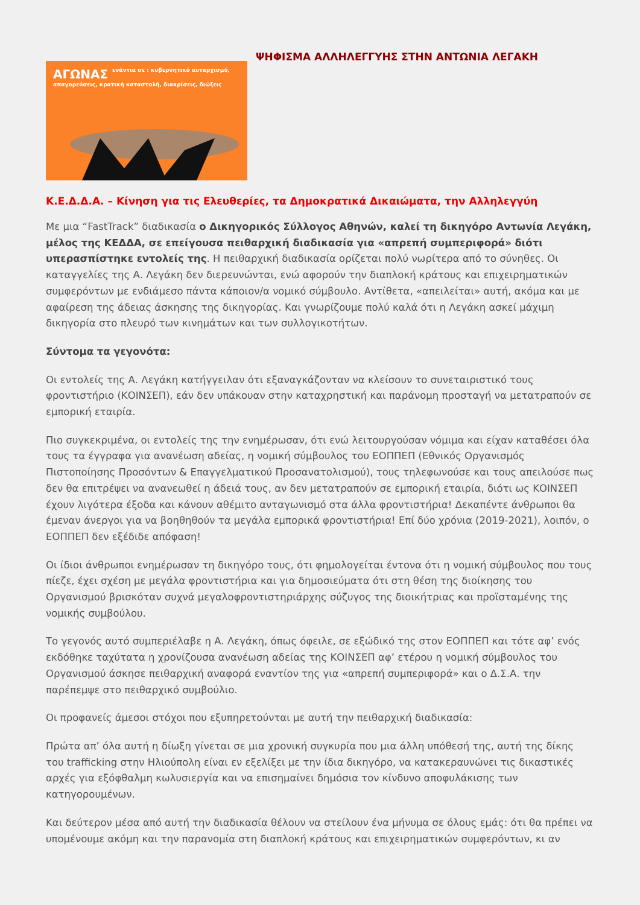ΑΓΩΝΑΣ ενάντια σε : κυβερνητικό αυταρχισμό, απαγορεύσεις, κρατική καταστολή, διακρίσεις, διώξεις
ΨΗΦΙΣΜΑ ΑΛΛΗΛΕΓΓΥΗΣ ΣΤΗΝ ΑΝΤΩΝΙΑ ΛΕΓΑΚΗ
Κ.Ε.Δ.Δ.Α. – Κίνηση για τις Ελευθερίες, τα Δημοκρατικά Δικαιώματα, την Αλληλεγγύη
Με μια “FastTrack” διαδικασία ο Δικηγορικός Σύλλογος Αθηνών, καλεί τη δικηγόρο Αντωνία Λεγάκη, μέλος της ΚΕΔΔΑ, σε επείγουσα πειθαρχική διαδικασία για «απρεπή συμπεριφορά» διότι υπερασπίστηκε εντολείς της. Η πειθαρχική διαδικασία ορίζεται πολύ νωρίτερα από το σύνηθες. Οι καταγγελίες της Α. Λεγάκη δεν διερευνώνται, ενώ αφορούν την διαπλοκή κράτους και επιχειρηματικών συμφερόντων με ενδιάμεσο πάντα κάποιον/α νομικό σύμβουλο. Αντίθετα, «απειλείται» αυτή, ακόμα και με αφαίρεση της άδειας άσκησης της δικηγορίας. Και γνωρίζουμε πολύ καλά ότι η Λεγάκη ασκεί μάχιμη δικηγορία στο πλευρό των κινημάτων και των συλλογικοτήτων.
Σύντομα τα γεγονότα:
Οι εντολείς της Α. Λεγάκη κατήγγειλαν ότι εξαναγκάζονταν να κλείσουν το συνεταιριστικό τους φροντιστήριο (ΚΟΙΝΣΕΠ), εάν δεν υπάκουαν στην καταχρηστική και παράνομη προσταγή να μετατραπούν σε εμπορική εταιρία.
Πιο συγκεκριμένα, οι εντολείς της την ενημέρωσαν, ότι ενώ λειτουργούσαν νόμιμα και είχαν καταθέσει όλα τους τα έγγραφα για ανανέωση αδείας, η νομική σύμβουλος του ΕΟΠΠΕΠ (Εθνικός Οργανισμός Πιστοποίησης Προσόντων & Επαγγελματικού Προσανατολισμού), τους τηλεφωνούσε και τους απειλούσε πως δεν θα επιτρέψει να ανανεωθεί η άδειά τους, αν δεν μετατραπούν σε εμπορική εταιρία, διότι ως ΚΟΙΝΣΕΠ έχουν λιγότερα έξοδα και κάνουν αθέμιτο ανταγωνισμό στα άλλα φροντιστήρια! Δεκαπέντε άνθρωποι θα έμεναν άνεργοι για να βοηθηθούν τα μεγάλα εμπορικά φροντιστήρια! Επί δύο χρόνια (2019-2021), λοιπόν, ο ΕΟΠΠΕΠ δεν εξέδιδε απόφαση!
Οι ίδιοι άνθρωποι ενημέρωσαν τη δικηγόρο τους, ότι φημολογείται έντονα ότι η νομική σύμβουλος που τους πίεζε, έχει σχέση με μεγάλα φροντιστήρια και για δημοσιεύματα ότι στη θέση της διοίκησης του Οργανισμού βρισκόταν συχνά μεγαλοφροντιστηριάρχης σύζυγος της διοικήτριας και προϊσταμένης της νομικής συμβούλου.
Το γεγονός αυτό συμπεριέλαβε η Α. Λεγάκη, όπως όφειλε, σε εξώδικό της στον ΕΟΠΠΕΠ και τότε αφ’ ενός εκδόθηκε ταχύτατα η χρονίζουσα ανανέωση αδείας της ΚΟΙΝΣΕΠ αφ’ ετέρου η νομική σύμβουλος του Οργανισμού άσκησε πειθαρχική αναφορά εναντίον της για «απρεπή συμπεριφορά» και ο Δ.Σ.Α. την παρέπεμψε στο πειθαρχικό συμβούλιο.
Οι προφανείς άμεσοι στόχοι που εξυπηρετούνται με αυτή την πειθαρχική διαδικασία:
Πρώτα απ’ όλα αυτή η δίωξη γίνεται σε μια χρονική συγκυρία που μια άλλη υπόθεσή της, αυτή της δίκης του trafficking στην Ηλιούπολη είναι εν εξελίξει με την ίδια δικηγόρο, να κατακεραυνώνει τις δικαστικές αρχές για εξόφθαλμη κωλυσιεργία και να επισημαίνει δημόσια τον κίνδυνο αποφυλάκισης των κατηγορουμένων.
Και δεύτερον μέσα από αυτή την διαδικασία θέλουν να στείλουν ένα μήνυμα σε όλους εμάς: ότι θα πρέπει να υπομένουμε ακόμη και την παρανομία στη διαπλοκή κράτους και επιχειρηματικών συμφερόντων, κι αν